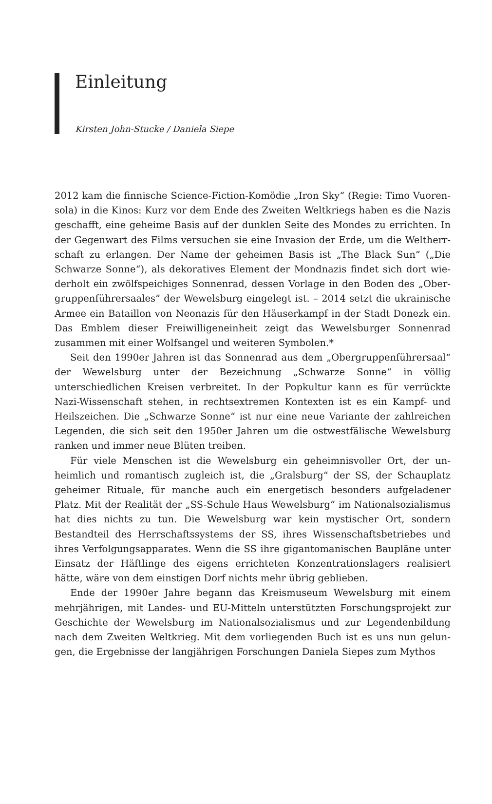Einleitung
Kirsten John-Stucke / Daniela Siepe
2012 kam die finnische Science-Fiction-Komödie „Iron Sky“ (Regie: Timo Vuoren­sola) in die Kinos: Kurz vor dem Ende des Zweiten Weltkriegs haben es die Nazis geschafft, eine geheime Basis auf der dunklen Seite des Mondes zu errichten. In der Gegenwart des Films versuchen sie eine Invasion der Erde, um die Weltherr­schaft zu erlangen. Der Name der geheimen Basis ist „The Black Sun“ („Die Schwarze Sonne“), als dekoratives Element der Mondnazis findet sich dort wie­derholt ein zwölfspeichiges Sonnenrad, dessen Vorlage in den Boden des „Ober­gruppenführersaales“ der Wewelsburg eingelegt ist. – 2014 setzt die ukrainische Armee ein Bataillon von Neonazis für den Häuserkampf in der Stadt Donezk ein. Das Emblem dieser Freiwilligeneinheit zeigt das Wewelsburger Sonnenrad zusammen mit einer Wolfsangel und weiteren Symbolen.*
Seit den 1990er Jahren ist das Sonnenrad aus dem „Obergruppenführer­saal“ der Wewelsburg unter der Bezeichnung „Schwarze Sonne“ in völlig unterschiedlichen Kreisen verbreitet. In der Popkultur kann es für verrückte Nazi-Wissenschaft stehen, in rechtsextremen Kontexten ist es ein Kampf- und Heilszeichen. Die „Schwarze Sonne“ ist nur eine neue Variante der zahlrei­chen Legenden, die sich seit den 1950er Jahren um die ostwestfälische We­welsburg ranken und immer neue Blüten treiben.
Für viele Menschen ist die Wewelsburg ein geheimnisvoller Ort, der un­heimlich und romantisch zugleich ist, die „Gralsburg“ der SS, der Schauplatz geheimer Rituale, für manche auch ein energetisch besonders aufgeladener Platz. Mit der Realität der „SS-Schule Haus Wewelsburg“ im Nationalsozialis­mus hat dies nichts zu tun. Die Wewelsburg war kein mystischer Ort, sondern Bestandteil des Herrschaftssystems der SS, ihres Wissenschaftsbetriebes und ihres Verfolgungsapparates. Wenn die SS ihre gigantomanischen Baupläne un­ter Einsatz der Häftlinge des eigens errichteten Konzentrationslagers realisiert hätte, wäre von dem einstigen Dorf nichts mehr übrig geblieben.
Ende der 1990er Jahre begann das Kreismuseum Wewelsburg mit einem mehrjährigen, mit Landes- und EU-Mitteln unterstützten Forschungsprojekt zur Geschichte der Wewelsburg im Nationalsozialismus und zur Legendenbildung nach dem Zweiten Weltkrieg. Mit dem vorliegenden Buch ist es uns nun gelun­gen, die Ergebnisse der langjährigen Forschungen Daniela Siepes zum Mythos